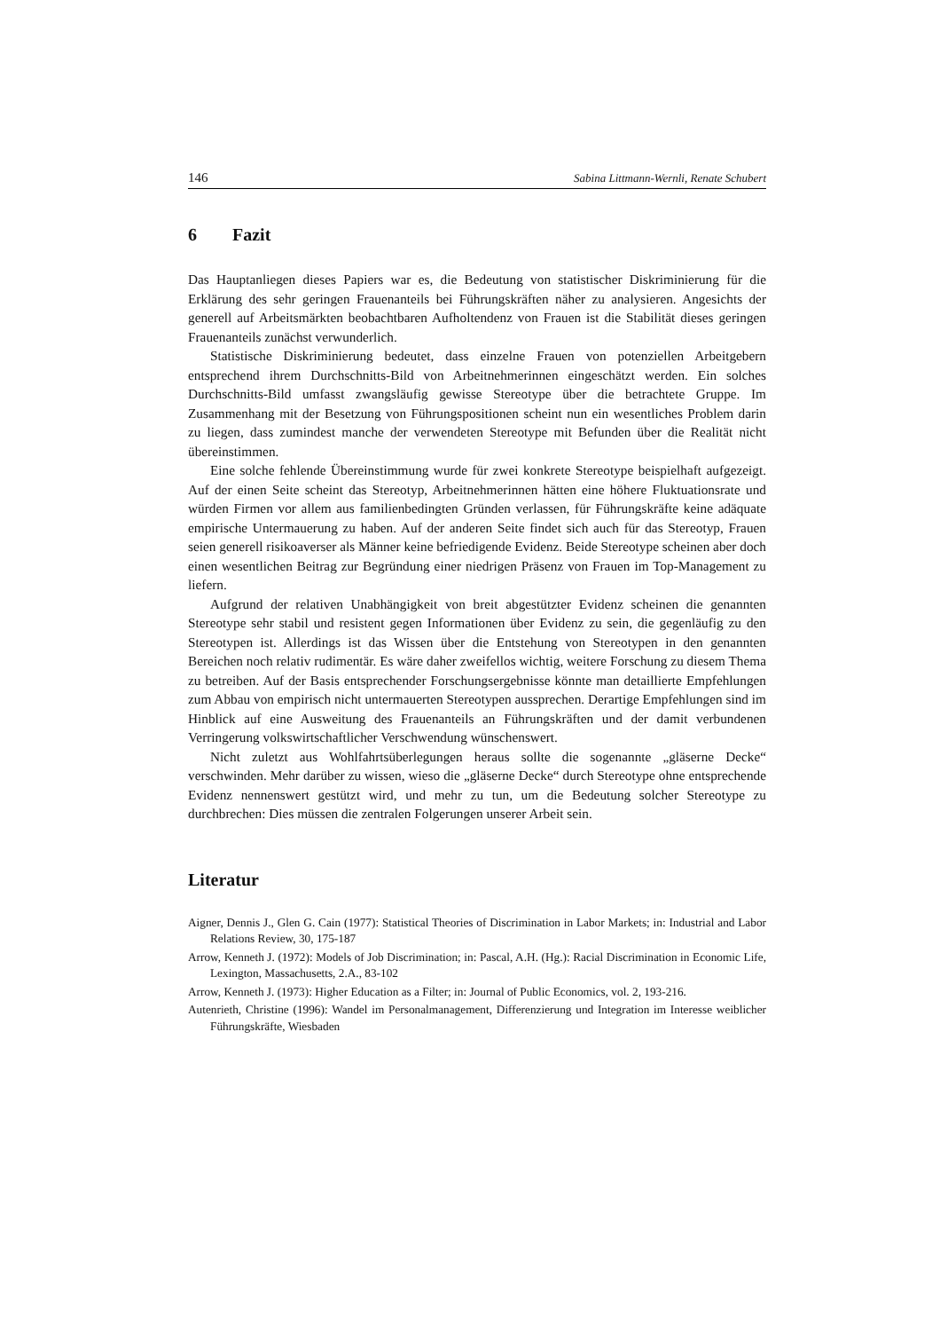146 Sabina Littmann-Wernli, Renate Schubert
6 Fazit
Das Hauptanliegen dieses Papiers war es, die Bedeutung von statistischer Diskriminierung für die Erklärung des sehr geringen Frauenanteils bei Führungskräften näher zu analysieren. Angesichts der generell auf Arbeitsmärkten beobachtbaren Aufholtendenz von Frauen ist die Stabilität dieses geringen Frauenanteils zunächst verwunderlich.
Statistische Diskriminierung bedeutet, dass einzelne Frauen von potenziellen Arbeitgebern entsprechend ihrem Durchschnitts-Bild von Arbeitnehmerinnen eingeschätzt werden. Ein solches Durchschnitts-Bild umfasst zwangsläufig gewisse Stereotype über die betrachtete Gruppe. Im Zusammenhang mit der Besetzung von Führungspositionen scheint nun ein wesentliches Problem darin zu liegen, dass zumindest manche der verwendeten Stereotype mit Befunden über die Realität nicht übereinstimmen.
Eine solche fehlende Übereinstimmung wurde für zwei konkrete Stereotype beispielhaft aufgezeigt. Auf der einen Seite scheint das Stereotyp, Arbeitnehmerinnen hätten eine höhere Fluktuationsrate und würden Firmen vor allem aus familienbedingten Gründen verlassen, für Führungskräfte keine adäquate empirische Untermauerung zu haben. Auf der anderen Seite findet sich auch für das Stereotyp, Frauen seien generell risikoaverser als Männer keine befriedigende Evidenz. Beide Stereotype scheinen aber doch einen wesentlichen Beitrag zur Begründung einer niedrigen Präsenz von Frauen im Top-Management zu liefern.
Aufgrund der relativen Unabhängigkeit von breit abgestützter Evidenz scheinen die genannten Stereotype sehr stabil und resistent gegen Informationen über Evidenz zu sein, die gegenläufig zu den Stereotypen ist. Allerdings ist das Wissen über die Entstehung von Stereotypen in den genannten Bereichen noch relativ rudimentär. Es wäre daher zweifellos wichtig, weitere Forschung zu diesem Thema zu betreiben. Auf der Basis entsprechender Forschungsergebnisse könnte man detaillierte Empfehlungen zum Abbau von empirisch nicht untermauerten Stereotypen aussprechen. Derartige Empfehlungen sind im Hinblick auf eine Ausweitung des Frauenanteils an Führungskräften und der damit verbundenen Verringerung volkswirtschaftlicher Verschwendung wünschenswert.
Nicht zuletzt aus Wohlfahrtsüberlegungen heraus sollte die sogenannte „gläserne Decke“ verschwinden. Mehr darüber zu wissen, wieso die „gläserne Decke“ durch Stereotype ohne entsprechende Evidenz nennenswert gestützt wird, und mehr zu tun, um die Bedeutung solcher Stereotype zu durchbrechen: Dies müssen die zentralen Folgerungen unserer Arbeit sein.
Literatur
Aigner, Dennis J., Glen G. Cain (1977): Statistical Theories of Discrimination in Labor Markets; in: Industrial and Labor Relations Review, 30, 175-187
Arrow, Kenneth J. (1972): Models of Job Discrimination; in: Pascal, A.H. (Hg.): Racial Discrimination in Economic Life, Lexington, Massachusetts, 2.A., 83-102
Arrow, Kenneth J. (1973): Higher Education as a Filter; in: Journal of Public Economics, vol. 2, 193-216.
Autenrieth, Christine (1996): Wandel im Personalmanagement, Differenzierung und Integration im Interesse weiblicher Führungskräfte, Wiesbaden